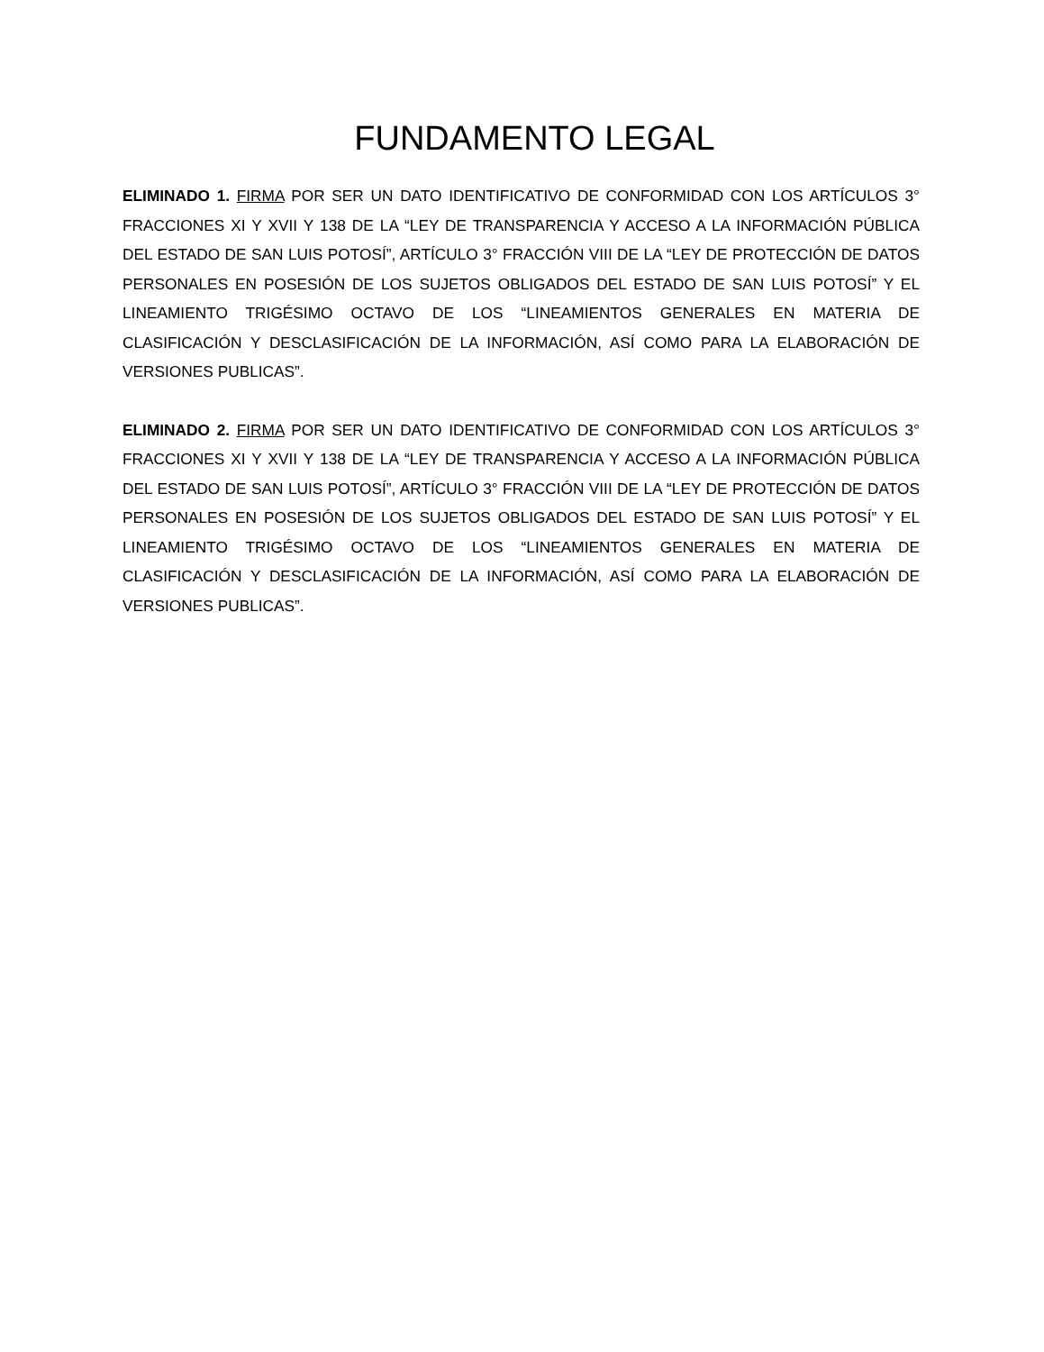FUNDAMENTO LEGAL
ELIMINADO 1. FIRMA POR SER UN DATO IDENTIFICATIVO DE CONFORMIDAD CON LOS ARTÍCULOS 3° FRACCIONES XI Y XVII Y 138 DE LA “LEY DE TRANSPARENCIA Y ACCESO A LA INFORMACIÓN PÚBLICA DEL ESTADO DE SAN LUIS POTOSÍ”, ARTÍCULO 3° FRACCIÓN VIII DE LA “LEY DE PROTECCIÓN DE DATOS PERSONALES EN POSESIÓN DE LOS SUJETOS OBLIGADOS DEL ESTADO DE SAN LUIS POTOSÍ” Y EL LINEAMIENTO TRIGÉSIMO OCTAVO DE LOS “LINEAMIENTOS GENERALES EN MATERIA DE CLASIFICACIÓN Y DESCLASIFICACIÓN DE LA INFORMACIÓN, ASÍ COMO PARA LA ELABORACIÓN DE VERSIONES PUBLICAS”.
ELIMINADO 2. FIRMA POR SER UN DATO IDENTIFICATIVO DE CONFORMIDAD CON LOS ARTÍCULOS 3° FRACCIONES XI Y XVII Y 138 DE LA “LEY DE TRANSPARENCIA Y ACCESO A LA INFORMACIÓN PÚBLICA DEL ESTADO DE SAN LUIS POTOSÍ”, ARTÍCULO 3° FRACCIÓN VIII DE LA “LEY DE PROTECCIÓN DE DATOS PERSONALES EN POSESIÓN DE LOS SUJETOS OBLIGADOS DEL ESTADO DE SAN LUIS POTOSÍ” Y EL LINEAMIENTO TRIGÉSIMO OCTAVO DE LOS “LINEAMIENTOS GENERALES EN MATERIA DE CLASIFICACIÓN Y DESCLASIFICACIÓN DE LA INFORMACIÓN, ASÍ COMO PARA LA ELABORACIÓN DE VERSIONES PUBLICAS”.